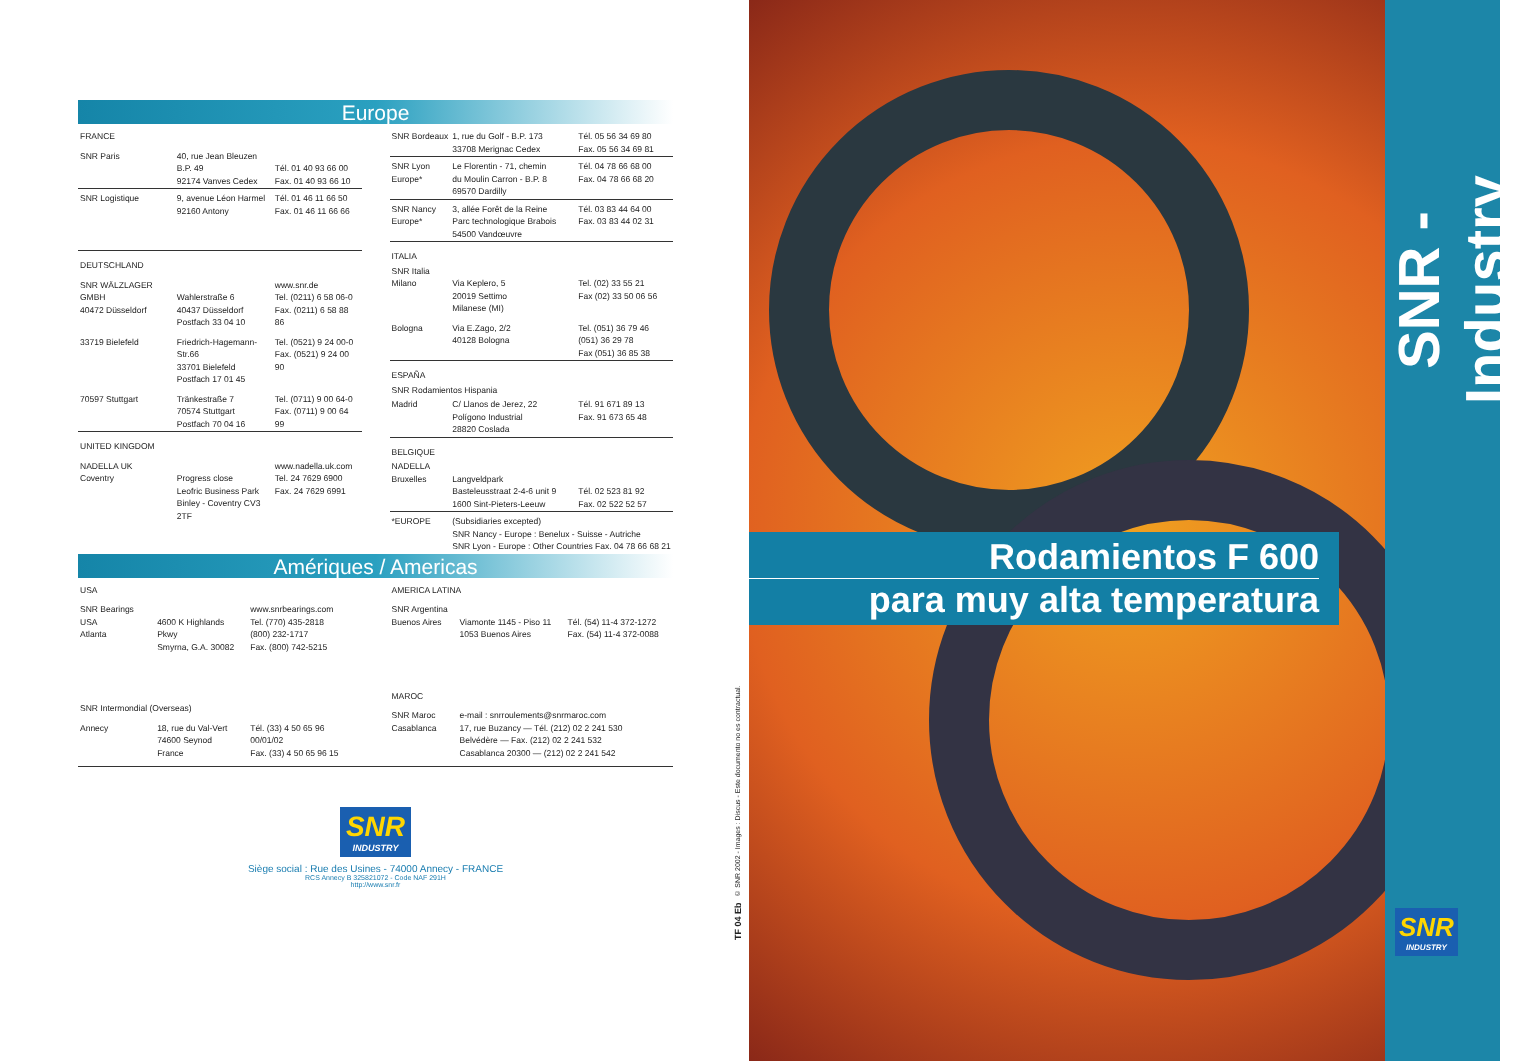Europe
| FRANCE | | |
| SNR Paris | 40, rue Jean Bleuzen B.P. 49 92174 Vanves Cedex | Tél. 01 40 93 66 00 Fax. 01 40 93 66 10 |
| SNR Logistique | 9, avenue Léon Harmel 92160 Antony | Tél. 01 46 11 66 50 Fax. 01 46 11 66 66 |
| DEUTSCHLAND | | |
| SNR WÄLZLAGER GMBH 40472 Düsseldorf | Wahlerstraße 6 40437 Düsseldorf Postfach 33 04 10 | www.snr.de Tel. (0211) 6 58 06-0 Fax. (0211) 6 58 88 86 |
| 33719 Bielefeld | Friedrich-Hagemann-Str.66 33701 Bielefeld Postfach 17 01 45 | Tel. (0521) 9 24 00-0 Fax. (0521) 9 24 00 90 |
| 70597 Stuttgart | Tränkestraße 7 70574 Stuttgart Postfach 70 04 16 | Tel. (0711) 9 00 64-0 Fax. (0711) 9 00 64 99 |
| UNITED KINGDOM | | |
| NADELLA UK Coventry | Progress close Leofric Business Park Binley - Coventry CV3 2TF | www.nadella.uk.com Tel. 24 7629 6900 Fax. 24 7629 6991 |
| SNR Bordeaux | 1, rue du Golf - B.P. 173 33708 Merignac Cedex | Tél. 05 56 34 69 80 Fax. 05 56 34 69 81 |
| SNR Lyon Europe* | Le Florentin - 71, chemin du Moulin Carron - B.P. 8 69570 Dardilly | Tél. 04 78 66 68 00 Fax. 04 78 66 68 20 |
| SNR Nancy Europe* | 3, allée Forêt de la Reine Parc technologique Brabois 54500 Vandœuvre | Tél. 03 83 44 64 00 Fax. 03 83 44 02 31 |
| ITALIA | | |
| SNR Italia Milano | Via Keplero, 5 20019 Settimo Milanese (MI) | Tel. (02) 33 55 21 Fax (02) 33 50 06 56 |
| Bologna | Via E.Zago, 2/2 40128 Bologna | Tel. (051) 36 79 46 (051) 36 29 78 Fax (051) 36 85 38 |
| ESPAÑA | | |
| SNR Rodamientos Hispania | | |
| Madrid | C/ Llanos de Jerez, 22 Polígono Industrial 28820 Coslada | Tél. 91 671 89 13 Fax. 91 673 65 48 |
| BELGIQUE | | |
| NADELLA Bruxelles | Langveldpark Basteleusstraat 2-4-6 unit 9 1600 Sint-Pieters-Leeuw | Tél. 02 523 81 92 Fax. 02 522 52 57 |
| *EUROPE | (Subsidiaries excepted) SNR Nancy - Europe : Benelux - Suisse - Autriche SNR Lyon - Europe : Other Countries Fax. 04 78 66 68 21 | |
Amériques / Americas
| USA | | |
| SNR Bearings USA Atlanta | 4600 K Highlands Pkwy Smyrna, G.A. 30082 | www.snrbearings.com Tel. (770) 435-2818 (800) 232-1717 Fax. (800) 742-5215 |
| SNR Intermondial (Overseas) | | |
| Annecy | 18, rue du Val-Vert 74600 Seynod France | Tél. (33) 4 50 65 96 00/01/02 Fax. (33) 4 50 65 96 15 |
| AMERICA LATINA | | |
| SNR Argentina Buenos Aires | Viamonte 1145 - Piso 11 1053 Buenos Aires | Tél. (54) 11-4 372-1272 Fax. (54) 11-4 372-0088 |
| MAROC | | |
| SNR Maroc Casablanca | e-mail : snrroulements@snrmaroc.com 17, rue Buzancy — Tél. (212) 02 2 241 530 Belvédère — Fax. (212) 02 2 241 532 Casablanca 20300 — (212) 02 2 241 542 | |
SNR
INDUSTRY
Siège social : Rue des Usines - 74000 Annecy - FRANCE
RCS Annecy B 325821072 - Code NAF 291H
http://www.snr.fr
TF 04 Eb © SNR 2002 - Images : Discus - Este documento no es contractual.
Rodamientos F 600
para muy alta temperatura
SNR - Industry
SNR
INDUSTRY